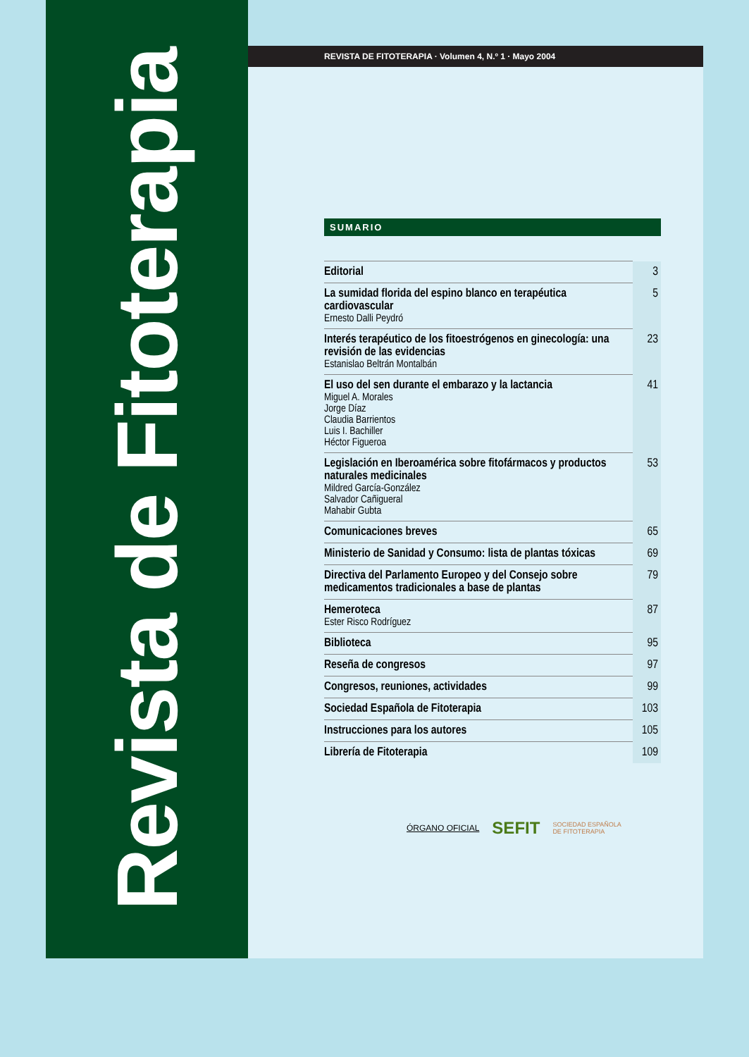Revista de Fitoterapia
REVISTA DE FITOTERAPIA · Volumen 4, N.º 1 · Mayo 2004
SUMARIO
| Editorial | 3 |
| La sumidad florida del espino blanco en terapéutica cardiovascular Ernesto Dalli Peydró | 5 |
| Interés terapéutico de los fitoestrógenos en ginecología: una revisión de las evidencias Estanislao Beltrán Montalbán | 23 |
| El uso del sen durante el embarazo y la lactancia Miguel A. Morales Jorge Díaz Claudia Barrientos Luis I. Bachiller Héctor Figueroa | 41 |
| Legislación en Iberoamérica sobre fitofármacos y productos naturales medicinales Mildred García-González Salvador Cañigueral Mahabir Gubta | 53 |
| Comunicaciones breves | 65 |
| Ministerio de Sanidad y Consumo: lista de plantas tóxicas | 69 |
| Directiva del Parlamento Europeo y del Consejo sobre medicamentos tradicionales a base de plantas | 79 |
| Hemeroteca Ester Risco Rodríguez | 87 |
| Biblioteca | 95 |
| Reseña de congresos | 97 |
| Congresos, reuniones, actividades | 99 |
| Sociedad Española de Fitoterapia | 103 |
| Instrucciones para los autores | 105 |
| Librería de Fitoterapia | 109 |
ÓRGANO OFICIAL SEFIT SOCIEDAD ESPAÑOLA
DE FITOTERAPIA